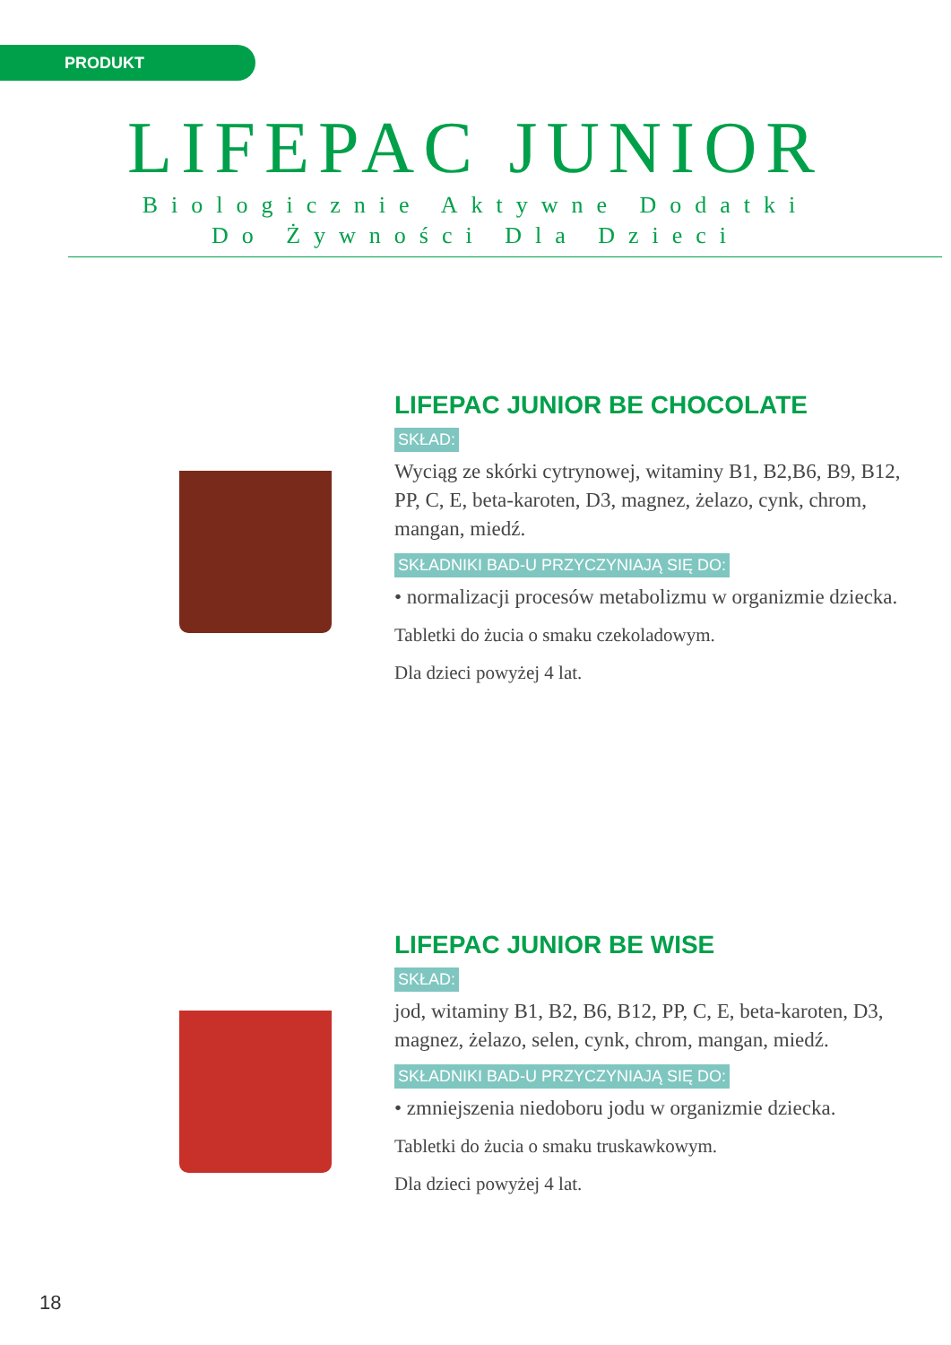PRODUKT
LIFEPAC JUNIOR
Biologicznie Aktywne Dodatki
Do Żywności Dla Dzieci
LIFEPAC JUNIOR BE CHOCOLATE
SKŁAD:
Wyciąg ze skórki cytrynowej, witaminy B1, B2,B6, B9, B12, PP, C, E, beta-karoten, D3, magnez, żelazo, cynk, chrom, mangan, miedź.
SKŁADNIKI BAD-U PRZYCZYNIAJĄ SIĘ DO:
• normalizacji procesów metabolizmu w organizmie dziecka.
Tabletki do żucia o smaku czekoladowym.
Dla dzieci powyżej 4 lat.
LIFEPAC JUNIOR BE WISE
SKŁAD:
jod, witaminy B1, B2, B6, B12, PP, C, E, beta-karoten, D3, magnez, żelazo, selen, cynk, chrom, mangan, miedź.
SKŁADNIKI BAD-U PRZYCZYNIAJĄ SIĘ DO:
• zmniejszenia niedoboru jodu w organizmie dziecka.
Tabletki do żucia o smaku truskawkowym.
Dla dzieci powyżej 4 lat.
18